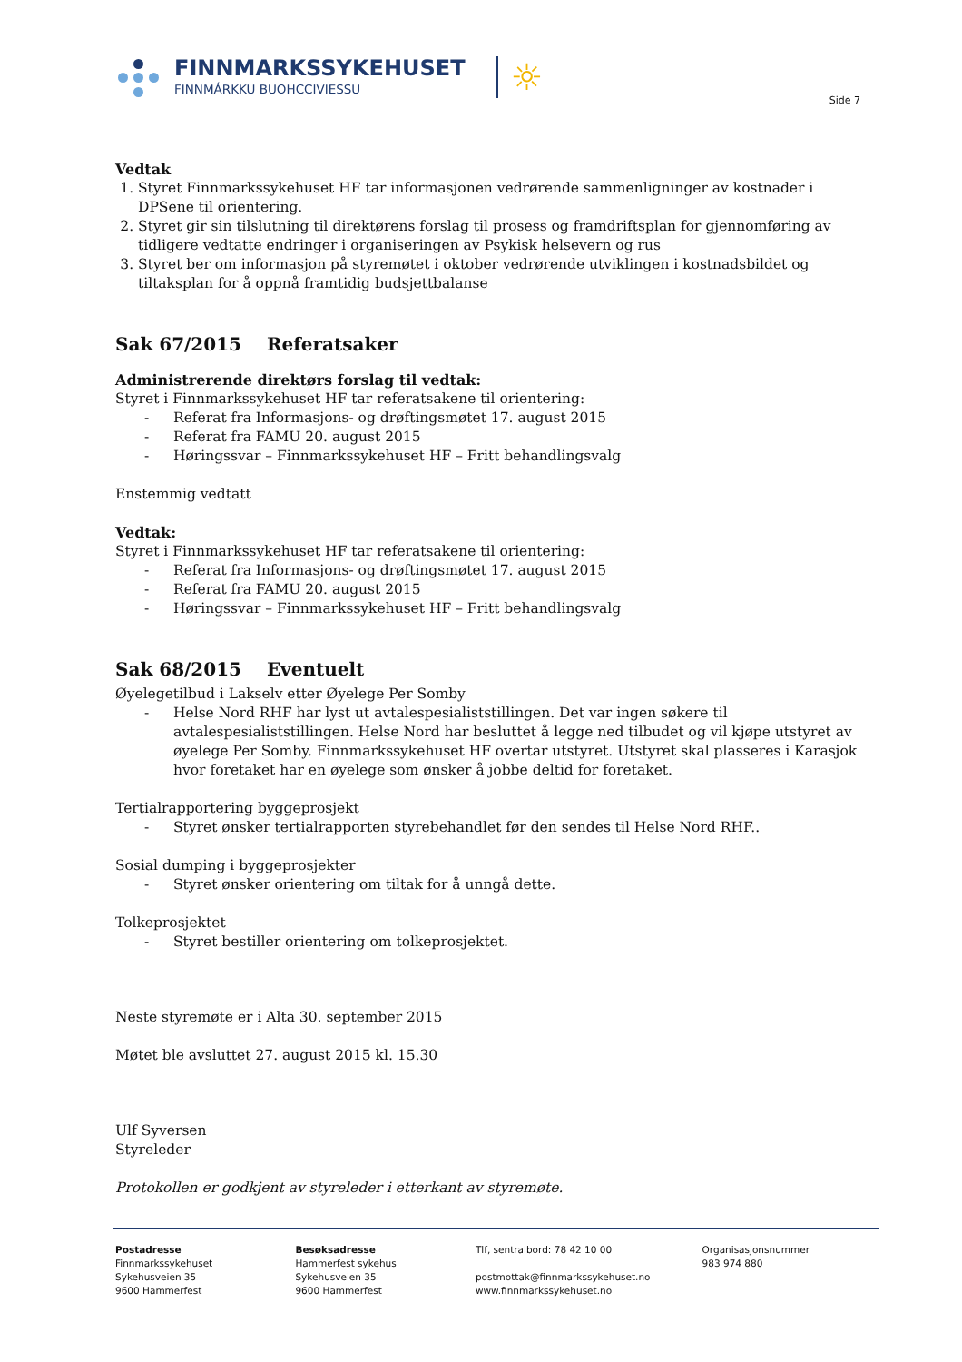FINNMARKSSYKEHUSET
FINNMÁRKKU BUOHCCIVIESSU
☼
Side 7
Vedtak
1. Styret Finnmarkssykehuset HF tar informasjonen vedrørende sammenligninger av kostnader i DPSene til orientering.
2. Styret gir sin tilslutning til direktørens forslag til prosess og framdriftsplan for gjennomføring av tidligere vedtatte endringer i organiseringen av Psykisk helsevern og rus
3. Styret ber om informasjon på styremøtet i oktober vedrørende utviklingen i kostnadsbildet og tiltaksplan for å oppnå framtidig budsjettbalanse
Sak 67/2015 Referatsaker
Administrerende direktørs forslag til vedtak:
Styret i Finnmarkssykehuset HF tar referatsakene til orientering:
- Referat fra Informasjons- og drøftingsmøtet 17. august 2015
- Referat fra FAMU 20. august 2015
- Høringssvar – Finnmarkssykehuset HF – Fritt behandlingsvalg
Enstemmig vedtatt
Vedtak:
Styret i Finnmarkssykehuset HF tar referatsakene til orientering:
- Referat fra Informasjons- og drøftingsmøtet 17. august 2015
- Referat fra FAMU 20. august 2015
- Høringssvar – Finnmarkssykehuset HF – Fritt behandlingsvalg
Sak 68/2015 Eventuelt
Øyelegetilbud i Lakselv etter Øyelege Per Somby
- Helse Nord RHF har lyst ut avtalespesialiststillingen. Det var ingen søkere til avtalespesialiststillingen. Helse Nord har besluttet å legge ned tilbudet og vil kjøpe utstyret av øyelege Per Somby. Finnmarkssykehuset HF overtar utstyret. Utstyret skal plasseres i Karasjok hvor foretaket har en øyelege som ønsker å jobbe deltid for foretaket.
Tertialrapportering byggeprosjekt
- Styret ønsker tertialrapporten styrebehandlet før den sendes til Helse Nord RHF..
Sosial dumping i byggeprosjekter
- Styret ønsker orientering om tiltak for å unngå dette.
Tolkeprosjektet
- Styret bestiller orientering om tolkeprosjektet.
Neste styremøte er i Alta 30. september 2015
Møtet ble avsluttet 27. august 2015 kl. 15.30
Ulf Syversen
Styreleder
Protokollen er godkjent av styreleder i etterkant av styremøte.
Postadresse
Finnmarkssykehuset
Sykehusveien 35
9600 Hammerfest
Besøksadresse
Hammerfest sykehus
Sykehusveien 35
9600 Hammerfest
Tlf, sentralbord: 78 42 10 00
postmottak@finnmarkssykehuset.no
www.finnmarkssykehuset.no
Organisasjonsnummer
983 974 880